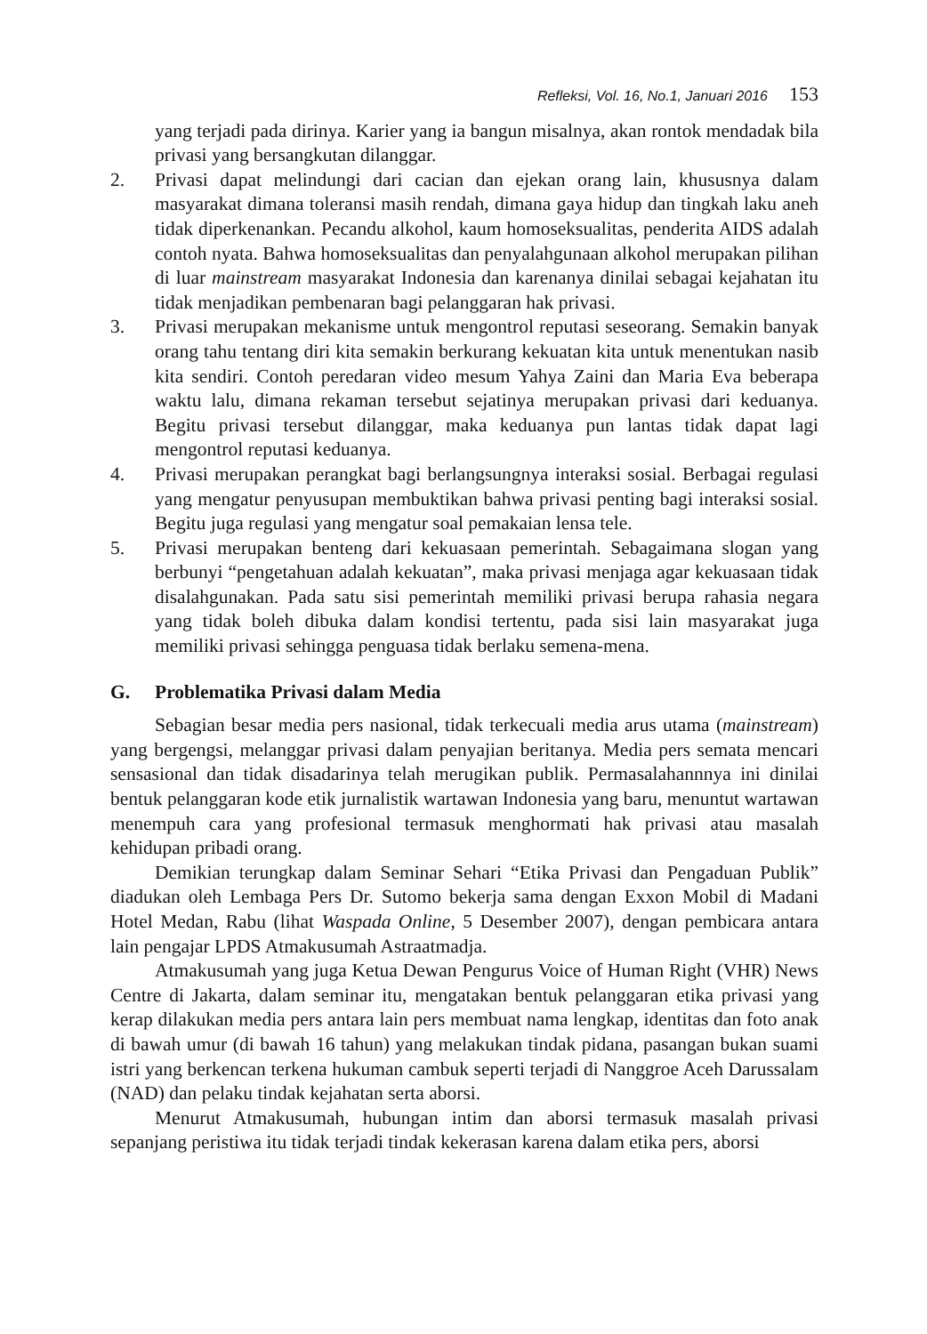Refleksi, Vol. 16, No.1, Januari 2016 153
yang terjadi pada dirinya. Karier yang ia bangun misalnya, akan rontok mendadak bila privasi yang bersangkutan dilanggar.
2. Privasi dapat melindungi dari cacian dan ejekan orang lain, khususnya dalam masyarakat dimana toleransi masih rendah, dimana gaya hidup dan tingkah laku aneh tidak diperkenankan. Pecandu alkohol, kaum homoseksualitas, penderita AIDS adalah contoh nyata. Bahwa homoseksualitas dan penyalahgunaan alkohol merupakan pilihan di luar mainstream masyarakat Indonesia dan karenanya dinilai sebagai kejahatan itu tidak menjadikan pembenaran bagi pelanggaran hak privasi.
3. Privasi merupakan mekanisme untuk mengontrol reputasi seseorang. Semakin banyak orang tahu tentang diri kita semakin berkurang kekuatan kita untuk menentukan nasib kita sendiri. Contoh peredaran video mesum Yahya Zaini dan Maria Eva beberapa waktu lalu, dimana rekaman tersebut sejatinya merupakan privasi dari keduanya. Begitu privasi tersebut dilanggar, maka keduanya pun lantas tidak dapat lagi mengontrol reputasi keduanya.
4. Privasi merupakan perangkat bagi berlangsungnya interaksi sosial. Berbagai regulasi yang mengatur penyusupan membuktikan bahwa privasi penting bagi interaksi sosial. Begitu juga regulasi yang mengatur soal pemakaian lensa tele.
5. Privasi merupakan benteng dari kekuasaan pemerintah. Sebagaimana slogan yang berbunyi “pengetahuan adalah kekuatan”, maka privasi menjaga agar kekuasaan tidak disalahgunakan. Pada satu sisi pemerintah memiliki privasi berupa rahasia negara yang tidak boleh dibuka dalam kondisi tertentu, pada sisi lain masyarakat juga memiliki privasi sehingga penguasa tidak berlaku semena-mena.
G. Problematika Privasi dalam Media
Sebagian besar media pers nasional, tidak terkecuali media arus utama (mainstream) yang bergengsi, melanggar privasi dalam penyajian beritanya. Media pers semata mencari sensasional dan tidak disadarinya telah merugikan publik. Permasalahannnya ini dinilai bentuk pelanggaran kode etik jurnalistik wartawan Indonesia yang baru, menuntut wartawan menempuh cara yang profesional termasuk menghormati hak privasi atau masalah kehidupan pribadi orang.
Demikian terungkap dalam Seminar Sehari “Etika Privasi dan Pengaduan Publik” diadukan oleh Lembaga Pers Dr. Sutomo bekerja sama dengan Exxon Mobil di Madani Hotel Medan, Rabu (lihat Waspada Online, 5 Desember 2007), dengan pembicara antara lain pengajar LPDS Atmakusumah Astraatmadja.
Atmakusumah yang juga Ketua Dewan Pengurus Voice of Human Right (VHR) News Centre di Jakarta, dalam seminar itu, mengatakan bentuk pelanggaran etika privasi yang kerap dilakukan media pers antara lain pers membuat nama lengkap, identitas dan foto anak di bawah umur (di bawah 16 tahun) yang melakukan tindak pidana, pasangan bukan suami istri yang berkencan terkena hukuman cambuk seperti terjadi di Nanggroe Aceh Darussalam (NAD) dan pelaku tindak kejahatan serta aborsi.
Menurut Atmakusumah, hubungan intim dan aborsi termasuk masalah privasi sepanjang peristiwa itu tidak terjadi tindak kekerasan karena dalam etika pers, aborsi